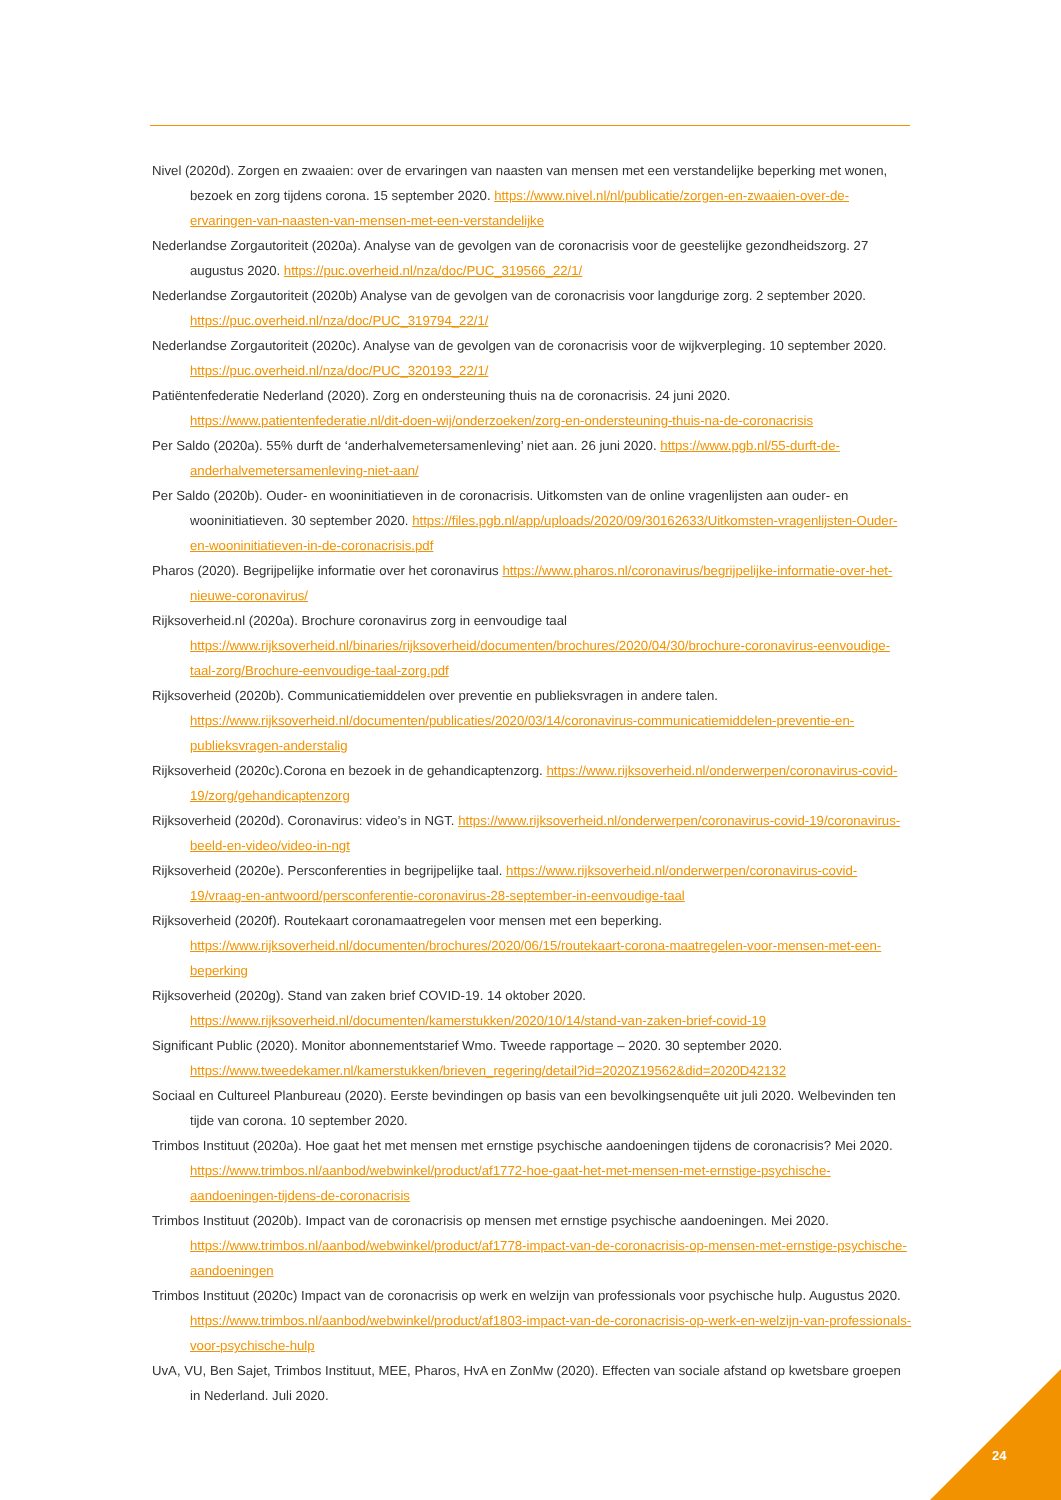Nivel (2020d). Zorgen en zwaaien: over de ervaringen van naasten van mensen met een verstandelijke beperking met wonen, bezoek en zorg tijdens corona. 15 september 2020. https://www.nivel.nl/nl/publicatie/zorgen-en-zwaaien-over-de-ervaringen-van-naasten-van-mensen-met-een-verstandelijke
Nederlandse Zorgautoriteit (2020a). Analyse van de gevolgen van de coronacrisis voor de geestelijke gezondheidszorg. 27 augustus 2020. https://puc.overheid.nl/nza/doc/PUC_319566_22/1/
Nederlandse Zorgautoriteit (2020b) Analyse van de gevolgen van de coronacrisis voor langdurige zorg. 2 september 2020. https://puc.overheid.nl/nza/doc/PUC_319794_22/1/
Nederlandse Zorgautoriteit (2020c). Analyse van de gevolgen van de coronacrisis voor de wijkverpleging. 10 september 2020. https://puc.overheid.nl/nza/doc/PUC_320193_22/1/
Patiëntenfederatie Nederland (2020). Zorg en ondersteuning thuis na de coronacrisis. 24 juni 2020. https://www.patientenfederatie.nl/dit-doen-wij/onderzoeken/zorg-en-ondersteuning-thuis-na-de-coronacrisis
Per Saldo (2020a). 55% durft de ‘anderhalvemetersamenleving’ niet aan. 26 juni 2020. https://www.pgb.nl/55-durft-de-anderhalvemetersamenleving-niet-aan/
Per Saldo (2020b). Ouder- en wooninitiatieven in de coronacrisis. Uitkomsten van de online vragenlijsten aan ouder- en wooninitiatieven. 30 september 2020. https://files.pgb.nl/app/uploads/2020/09/30162633/Uitkomsten-vragenlijsten-Ouder-en-wooninitiatieven-in-de-coronacrisis.pdf
Pharos (2020). Begrijpelijke informatie over het coronavirus https://www.pharos.nl/coronavirus/begrijpelijke-informatie-over-het-nieuwe-coronavirus/
Rijksoverheid.nl (2020a). Brochure coronavirus zorg in eenvoudige taal https://www.rijksoverheid.nl/binaries/rijksoverheid/documenten/brochures/2020/04/30/brochure-coronavirus-eenvoudige-taal-zorg/Brochure-eenvoudige-taal-zorg.pdf
Rijksoverheid (2020b). Communicatiemiddelen over preventie en publieksvragen in andere talen. https://www.rijksoverheid.nl/documenten/publicaties/2020/03/14/coronavirus-communicatiemiddelen-preventie-en-publieksvragen-anderstalig
Rijksoverheid (2020c).Corona en bezoek in de gehandicaptenzorg. https://www.rijksoverheid.nl/onderwerpen/coronavirus-covid-19/zorg/gehandicaptenzorg
Rijksoverheid (2020d). Coronavirus: video’s in NGT. https://www.rijksoverheid.nl/onderwerpen/coronavirus-covid-19/coronavirus-beeld-en-video/video-in-ngt
Rijksoverheid (2020e). Persconferenties in begrijpelijke taal. https://www.rijksoverheid.nl/onderwerpen/coronavirus-covid-19/vraag-en-antwoord/persconferentie-coronavirus-28-september-in-eenvoudige-taal
Rijksoverheid (2020f). Routekaart coronamaatregelen voor mensen met een beperking. https://www.rijksoverheid.nl/documenten/brochures/2020/06/15/routekaart-corona-maatregelen-voor-mensen-met-een-beperking
Rijksoverheid (2020g). Stand van zaken brief COVID-19. 14 oktober 2020. https://www.rijksoverheid.nl/documenten/kamerstukken/2020/10/14/stand-van-zaken-brief-covid-19
Significant Public (2020). Monitor abonnementstarief Wmo. Tweede rapportage – 2020. 30 september 2020. https://www.tweedekamer.nl/kamerstukken/brieven_regering/detail?id=2020Z19562&did=2020D42132
Sociaal en Cultureel Planbureau (2020). Eerste bevindingen op basis van een bevolkingsenquête uit juli 2020. Welbevinden ten tijde van corona. 10 september 2020.
Trimbos Instituut (2020a). Hoe gaat het met mensen met ernstige psychische aandoeningen tijdens de coronacrisis? Mei 2020. https://www.trimbos.nl/aanbod/webwinkel/product/af1772-hoe-gaat-het-met-mensen-met-ernstige-psychische-aandoeningen-tijdens-de-coronacrisis
Trimbos Instituut (2020b). Impact van de coronacrisis op mensen met ernstige psychische aandoeningen. Mei 2020. https://www.trimbos.nl/aanbod/webwinkel/product/af1778-impact-van-de-coronacrisis-op-mensen-met-ernstige-psychische-aandoeningen
Trimbos Instituut (2020c) Impact van de coronacrisis op werk en welzijn van professionals voor psychische hulp. Augustus 2020. https://www.trimbos.nl/aanbod/webwinkel/product/af1803-impact-van-de-coronacrisis-op-werk-en-welzijn-van-professionals-voor-psychische-hulp
UvA, VU, Ben Sajet, Trimbos Instituut, MEE, Pharos, HvA en ZonMw (2020). Effecten van sociale afstand op kwetsbare groepen in Nederland. Juli 2020.
24